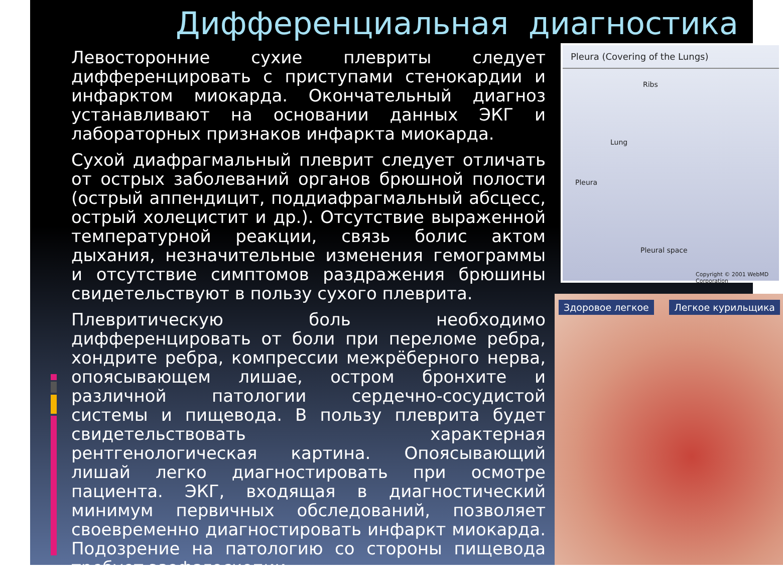Дифференциальная диагностика
Левосторонние сухие плевриты следует дифференцировать с приступами стенокардии и инфарктом миокарда. Окончательный диагноз устанавливают на основании данных ЭКГ и лабораторных признаков инфаркта миокарда.
Сухой диафрагмальный плеврит следует отличать от острых заболеваний органов брюшной полости (острый аппендицит, поддиафрагмальный абсцесс, острый холецистит и др.). Отсутствие выраженной температурной реакции, связь болис актом дыхания, незначительные изменения гемограммы и отсутствие симптомов раздражения брюшины свидетельствуют в пользу сухого плеврита.
Плевритическую боль необходимо дифференцировать от боли при переломе ребра, хондрите ребра, компрессии межрёберного нерва, опоясывающем лишае, остром бронхите и различной патологии сердечно-сосудистой системы и пищевода. В пользу плеврита будет свидетельствовать характерная рентгенологическая картина. Опоясывающий лишай легко диагностировать при осмотре пациента. ЭКГ, входящая в диагностический минимум первичных обследований, позволяет своевременно диагностировать инфаркт миокарда. Подозрение на патологию со стороны пищевода требует эзофагоскопии.
Pleura (Covering of the Lungs)
Ribs
Lung
Pleura
Pleural space
Copyright © 2001 WebMD Corporation
Здоровое легкое Легкое курильщика